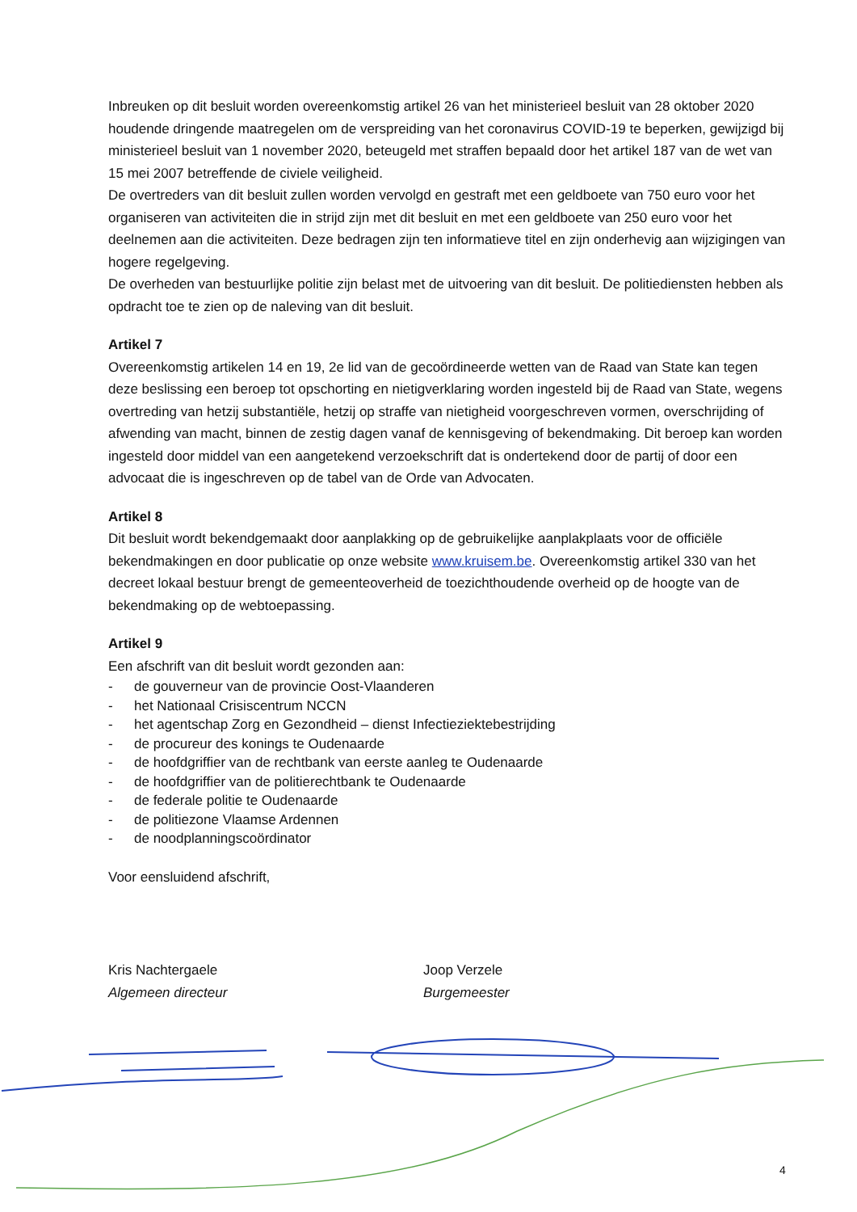Inbreuken op dit besluit worden overeenkomstig artikel 26 van het ministerieel besluit van 28 oktober 2020 houdende dringende maatregelen om de verspreiding van het coronavirus COVID-19 te beperken, gewijzigd bij ministerieel besluit van 1 november 2020, beteugeld met straffen bepaald door het artikel 187 van de wet van 15 mei 2007 betreffende de civiele veiligheid.
De overtreders van dit besluit zullen worden vervolgd en gestraft met een geldboete van 750 euro voor het organiseren van activiteiten die in strijd zijn met dit besluit en met een geldboete van 250 euro voor het deelnemen aan die activiteiten. Deze bedragen zijn ten informatieve titel en zijn onderhevig aan wijzigingen van hogere regelgeving.
De overheden van bestuurlijke politie zijn belast met de uitvoering van dit besluit. De politiediensten hebben als opdracht toe te zien op de naleving van dit besluit.
Artikel 7
Overeenkomstig artikelen 14 en 19, 2e lid van de gecoördineerde wetten van de Raad van State kan tegen deze beslissing een beroep tot opschorting en nietigverklaring worden ingesteld bij de Raad van State, wegens overtreding van hetzij substantiële, hetzij op straffe van nietigheid voorgeschreven vormen, overschrijding of afwending van macht, binnen de zestig dagen vanaf de kennisgeving of bekendmaking. Dit beroep kan worden ingesteld door middel van een aangetekend verzoekschrift dat is ondertekend door de partij of door een advocaat die is ingeschreven op de tabel van de Orde van Advocaten.
Artikel 8
Dit besluit wordt bekendgemaakt door aanplakking op de gebruikelijke aanplakplaats voor de officiële bekendmakingen en door publicatie op onze website www.kruisem.be. Overeenkomstig artikel 330 van het decreet lokaal bestuur brengt de gemeenteoverheid de toezichthoudende overheid op de hoogte van de bekendmaking op de webtoepassing.
Artikel 9
Een afschrift van dit besluit wordt gezonden aan:
- de gouverneur van de provincie Oost-Vlaanderen
- het Nationaal Crisiscentrum NCCN
- het agentschap Zorg en Gezondheid – dienst Infectieziektebestrijding
- de procureur des konings te Oudenaarde
- de hoofdgriffier van de rechtbank van eerste aanleg te Oudenaarde
- de hoofdgriffier van de politierechtbank te Oudenaarde
- de federale politie te Oudenaarde
- de politiezone Vlaamse Ardennen
- de noodplanningscoördinator
Voor eensluidend afschrift,
Kris Nachtergaele
Algemeen directeur
Joop Verzele
Burgemeester
4